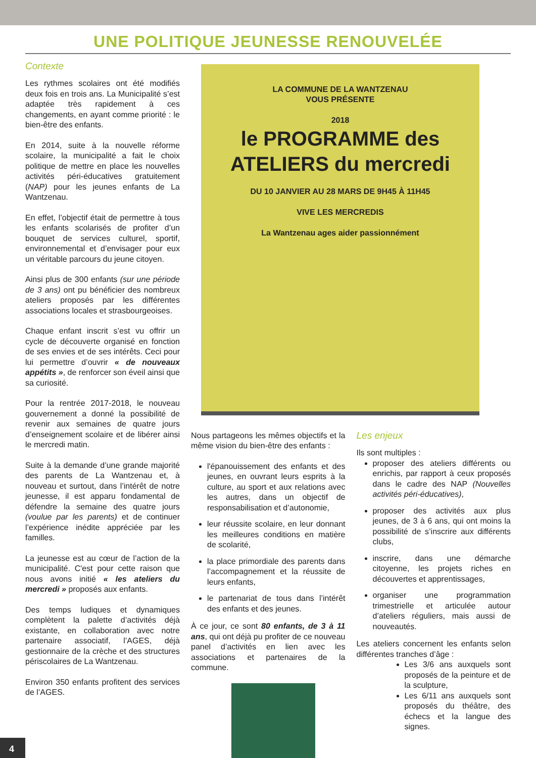UNE POLITIQUE JEUNESSE RENOUVELÉE
Contexte
Les rythmes scolaires ont été modifiés deux fois en trois ans. La Municipalité s’est adaptée très rapidement à ces changements, en ayant comme priorité : le bien-être des enfants.
En 2014, suite à la nouvelle réforme scolaire, la municipalité a fait le choix politique de mettre en place les nouvelles activités péri-éducatives gratuitement (NAP) pour les jeunes enfants de La Wantzenau.
En effet, l’objectif était de permettre à tous les enfants scolarisés de profiter d’un bouquet de services culturel, sportif, environnemental et d’envisager pour eux un véritable parcours du jeune citoyen.
Ainsi plus de 300 enfants (sur une période de 3 ans) ont pu bénéficier des nombreux ateliers proposés par les différentes associations locales et strasbourgeoises.
Chaque enfant inscrit s’est vu offrir un cycle de découverte organisé en fonction de ses envies et de ses intérêts. Ceci pour lui permettre d’ouvrir « de nouveaux appétits », de renforcer son éveil ainsi que sa curiosité.
Pour la rentrée 2017-2018, le nouveau gouvernement a donné la possibilité de revenir aux semaines de quatre jours d’enseignement scolaire et de libérer ainsi le mercredi matin.
Suite à la demande d’une grande majorité des parents de La Wantzenau et, à nouveau et surtout, dans l’intérêt de notre jeunesse, il est apparu fondamental de défendre la semaine des quatre jours (voulue par les parents) et de continuer l’expérience inédite appréciée par les familles.
La jeunesse est au cœur de l’action de la municipalité. C'est pour cette raison que nous avons initié « les ateliers du mercredi » proposés aux enfants.
Des temps ludiques et dynamiques complètent la palette d’activités déjà existante, en collaboration avec notre partenaire associatif, l’AGES, déjà gestionnaire de la crèche et des structures périscolaires de La Wantzenau.
Environ 350 enfants profitent des services de l’AGES.
LA COMMUNE DE LA WANTZENAU
VOUS PRÉSENTE
2018
le PROGRAMME des ATELIERS du mercredi
DU 10 JANVIER AU 28 MARS DE 9H45 À 11H45
VIVE LES MERCREDIS
La Wantzenau ages aider passionnément
Nous partageons les mêmes objectifs et la même vision du bien-être des enfants :
l'épanouissement des enfants et des jeunes, en ouvrant leurs esprits à la culture, au sport et aux relations avec les autres, dans un objectif de responsabilisation et d’autonomie,
leur réussite scolaire, en leur donnant les meilleures conditions en matière de scolarité,
la place primordiale des parents dans l’accompagnement et la réussite de leurs enfants,
le partenariat de tous dans l’intérêt des enfants et des jeunes.
À ce jour, ce sont 80 enfants, de 3 à 11 ans, qui ont déjà pu profiter de ce nouveau panel d’activités en lien avec les associations et partenaires de la commune.
Les enjeux
Ils sont multiples :
proposer des ateliers différents ou enrichis, par rapport à ceux proposés dans le cadre des NAP (Nouvelles activités péri-éducatives),
proposer des activités aux plus jeunes, de 3 à 6 ans, qui ont moins la possibilité de s’inscrire aux différents clubs,
inscrire, dans une démarche citoyenne, les projets riches en découvertes et apprentissages,
organiser une programmation trimestrielle et articulée autour d’ateliers réguliers, mais aussi de nouveautés.
Les ateliers concernent les enfants selon différentes tranches d’âge :
Les 3/6 ans auxquels sont proposés de la peinture et de la sculpture,
Les 6/11 ans auxquels sont proposés du théâtre, des échecs et la langue des signes.
4